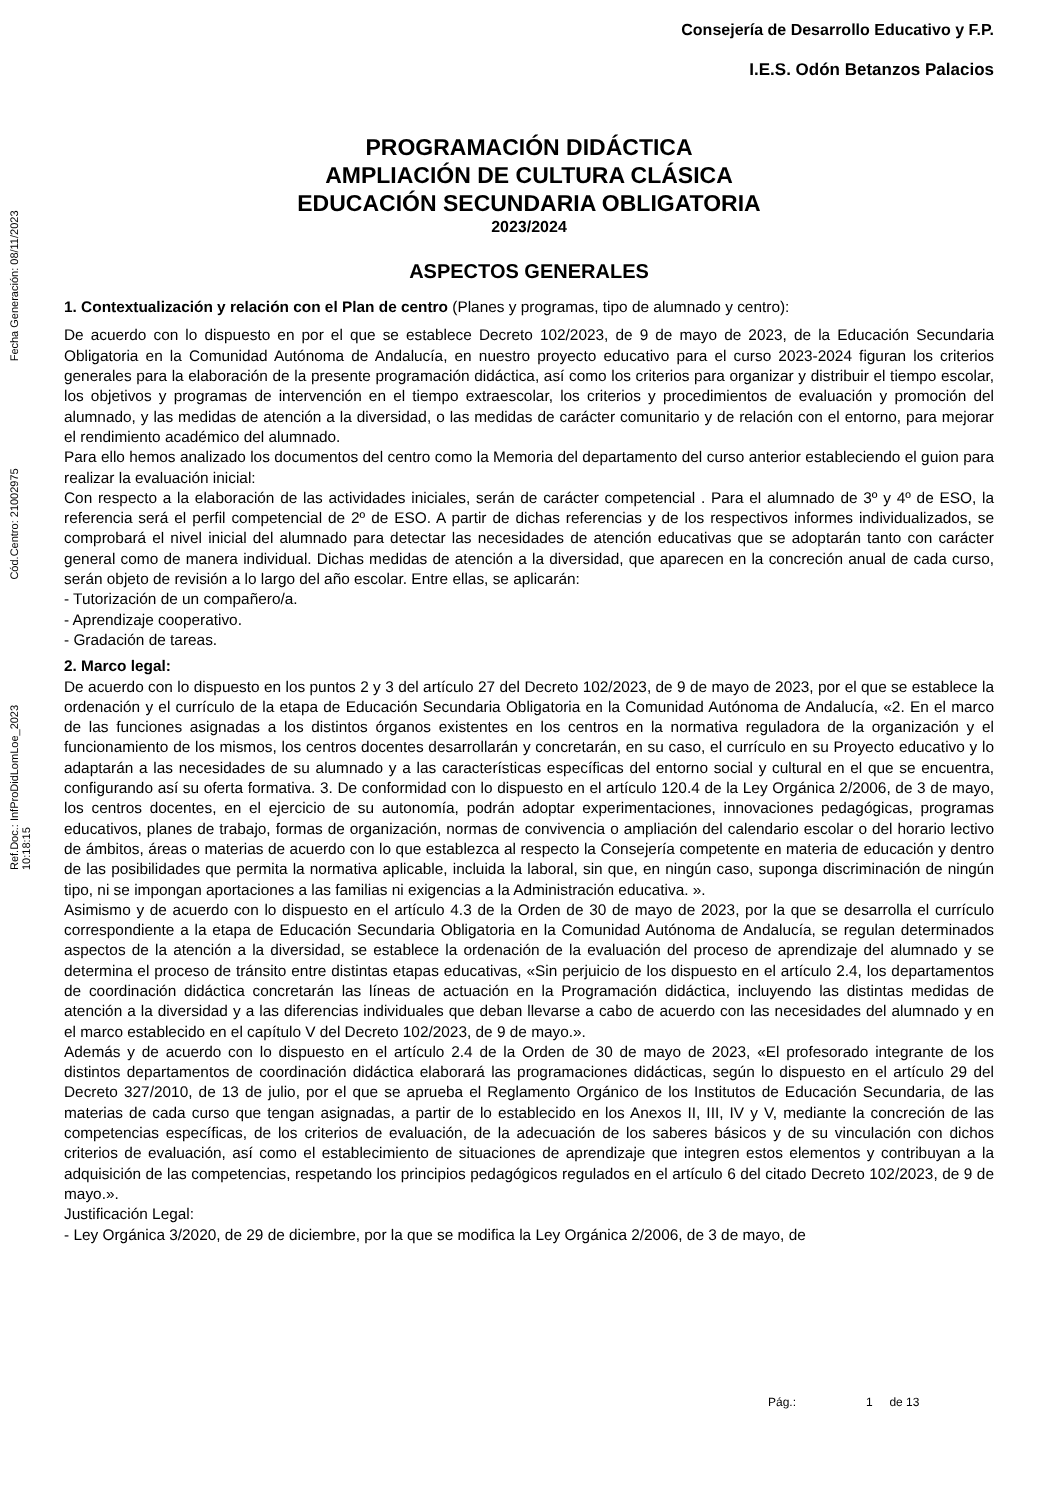Ref.Doc.: InfProDidLomLoe_2023 Cód.Centro: 21002975 Fecha Generación: 08/11/2023 10:18:15
Consejería de Desarrollo Educativo y F.P.
I.E.S. Odón Betanzos Palacios
PROGRAMACIÓN DIDÁCTICA
AMPLIACIÓN DE CULTURA CLÁSICA
EDUCACIÓN SECUNDARIA OBLIGATORIA
2023/2024
ASPECTOS GENERALES
1. Contextualización y relación con el Plan de centro (Planes y programas, tipo de alumnado y centro):
De acuerdo con lo dispuesto en por el que se establece Decreto 102/2023, de 9 de mayo de 2023, de la Educación Secundaria Obligatoria en la Comunidad Autónoma de Andalucía, en nuestro proyecto educativo para el curso 2023-2024 figuran los criterios generales para la elaboración de la presente programación didáctica, así como los criterios para organizar y distribuir el tiempo escolar, los objetivos y programas de intervención en el tiempo extraescolar, los criterios y procedimientos de evaluación y promoción del alumnado, y las medidas de atención a la diversidad, o las medidas de carácter comunitario y de relación con el entorno, para mejorar el rendimiento académico del alumnado.
Para ello hemos analizado los documentos del centro como la Memoria del departamento del curso anterior estableciendo el guion para realizar la evaluación inicial:
Con respecto a la elaboración de las actividades iniciales, serán de carácter competencial . Para el alumnado de 3º y 4º de ESO, la referencia será el perfil competencial de 2º de ESO. A partir de dichas referencias y de los respectivos informes individualizados, se comprobará el nivel inicial del alumnado para detectar las necesidades de atención educativas que se adoptarán tanto con carácter general como de manera individual. Dichas medidas de atención a la diversidad, que aparecen en la concreción anual de cada curso, serán objeto de revisión a lo largo del año escolar. Entre ellas, se aplicarán:
- Tutorización de un compañero/a.
- Aprendizaje cooperativo.
- Gradación de tareas.
2. Marco legal:
De acuerdo con lo dispuesto en los puntos 2 y 3 del artículo 27 del Decreto 102/2023, de 9 de mayo de 2023, por el que se establece la ordenación y el currículo de la etapa de Educación Secundaria Obligatoria en la Comunidad Autónoma de Andalucía, «2. En el marco de las funciones asignadas a los distintos órganos existentes en los centros en la normativa reguladora de la organización y el funcionamiento de los mismos, los centros docentes desarrollarán y concretarán, en su caso, el currículo en su Proyecto educativo y lo adaptarán a las necesidades de su alumnado y a las características específicas del entorno social y cultural en el que se encuentra, configurando así su oferta formativa. 3. De conformidad con lo dispuesto en el artículo 120.4 de la Ley Orgánica 2/2006, de 3 de mayo, los centros docentes, en el ejercicio de su autonomía, podrán adoptar experimentaciones, innovaciones pedagógicas, programas educativos, planes de trabajo, formas de organización, normas de convivencia o ampliación del calendario escolar o del horario lectivo de ámbitos, áreas o materias de acuerdo con lo que establezca al respecto la Consejería competente en materia de educación y dentro de las posibilidades que permita la normativa aplicable, incluida la laboral, sin que, en ningún caso, suponga discriminación de ningún tipo, ni se impongan aportaciones a las familias ni exigencias a la Administración educativa. ».
Asimismo y de acuerdo con lo dispuesto en el artículo 4.3 de la Orden de 30 de mayo de 2023, por la que se desarrolla el currículo correspondiente a la etapa de Educación Secundaria Obligatoria en la Comunidad Autónoma de Andalucía, se regulan determinados aspectos de la atención a la diversidad, se establece la ordenación de la evaluación del proceso de aprendizaje del alumnado y se determina el proceso de tránsito entre distintas etapas educativas, «Sin perjuicio de los dispuesto en el artículo 2.4, los departamentos de coordinación didáctica concretarán las líneas de actuación en la Programación didáctica, incluyendo las distintas medidas de atención a la diversidad y a las diferencias individuales que deban llevarse a cabo de acuerdo con las necesidades del alumnado y en el marco establecido en el capítulo V del Decreto 102/2023, de 9 de mayo.».
Además y de acuerdo con lo dispuesto en el artículo 2.4 de la Orden de 30 de mayo de 2023, «El profesorado integrante de los distintos departamentos de coordinación didáctica elaborará las programaciones didácticas, según lo dispuesto en el artículo 29 del Decreto 327/2010, de 13 de julio, por el que se aprueba el Reglamento Orgánico de los Institutos de Educación Secundaria, de las materias de cada curso que tengan asignadas, a partir de lo establecido en los Anexos II, III, IV y V, mediante la concreción de las competencias específicas, de los criterios de evaluación, de la adecuación de los saberes básicos y de su vinculación con dichos criterios de evaluación, así como el establecimiento de situaciones de aprendizaje que integren estos elementos y contribuyan a la adquisición de las competencias, respetando los principios pedagógicos regulados en el artículo 6 del citado Decreto 102/2023, de 9 de mayo.».
Justificación Legal:
- Ley Orgánica 3/2020, de 29 de diciembre, por la que se modifica la Ley Orgánica 2/2006, de 3 de mayo, de
Pág.: 1 de 13